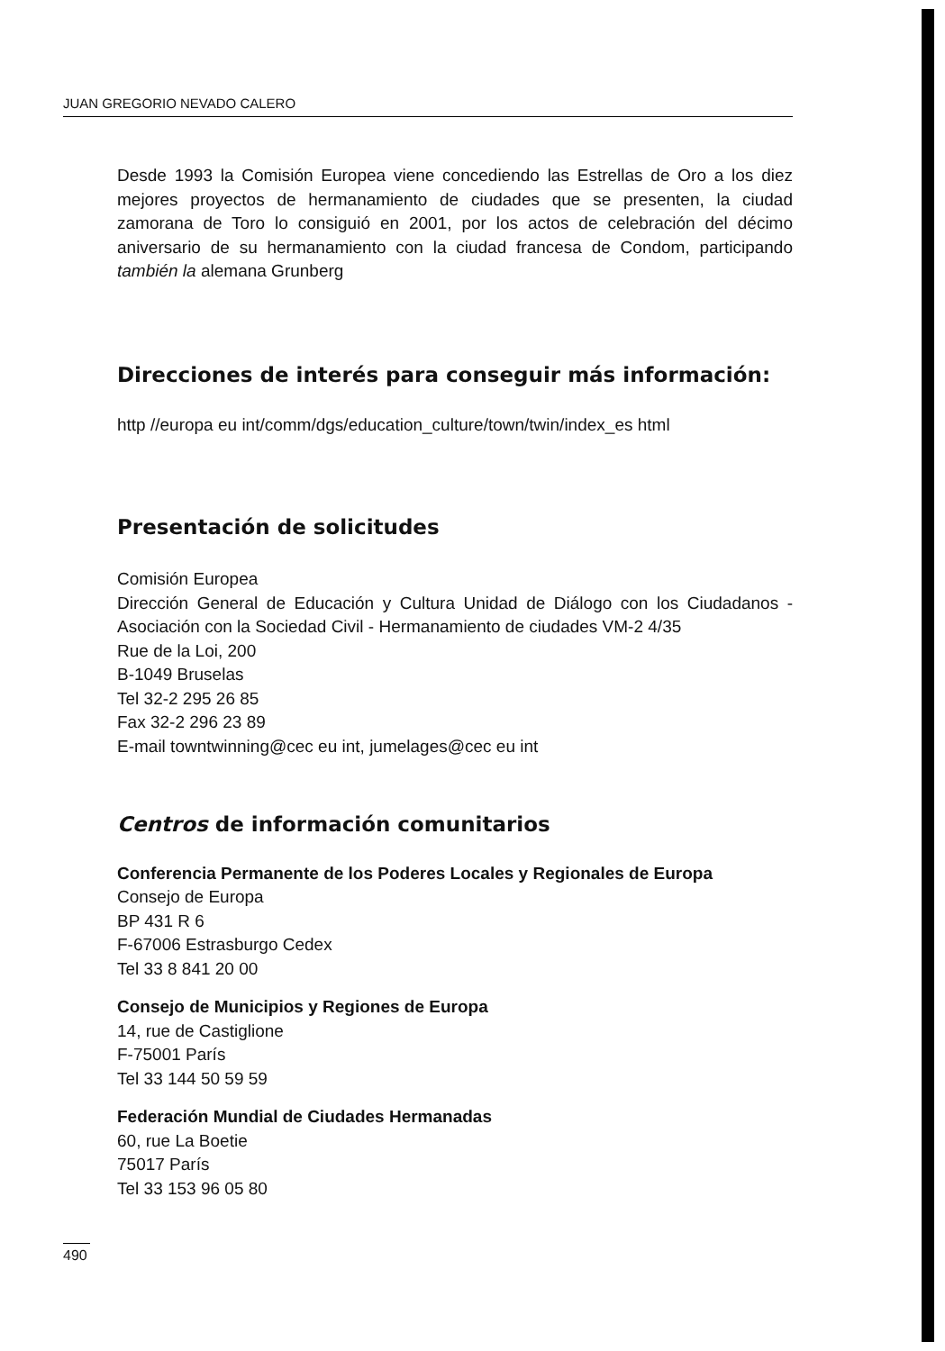JUAN GREGORIO NEVADO CALERO
Desde 1993 la Comisión Europea viene concediendo las Estrellas de Oro a los diez mejores proyectos de hermanamiento de ciudades que se presenten, la ciudad zamorana de Toro lo consiguió en 2001, por los actos de celebración del décimo aniversario de su hermanamiento con la ciudad francesa de Condom, participando también la alemana Grunberg
Direcciones de interés para conseguir más información:
http //europa eu int/comm/dgs/education_culture/town/twin/index_es html
Presentación de solicitudes
Comisión Europea
Dirección General de Educación y Cultura Unidad de Diálogo con los Ciudadanos - Asociación con la Sociedad Civil - Hermanamiento de ciudades VM-2 4/35
Rue de la Loi, 200
B-1049 Bruselas
Tel 32-2 295 26 85
Fax 32-2 296 23 89
E-mail towntwinning@cec eu int, jumelages@cec eu int
Centros de información comunitarios
Conferencia Permanente de los Poderes Locales y Regionales de Europa
Consejo de Europa
BP 431 R 6
F-67006 Estrasburgo Cedex
Tel 33 8 841 20 00
Consejo de Municipios y Regiones de Europa
14, rue de Castiglione
F-75001 París
Tel 33 144 50 59 59
Federación Mundial de Ciudades Hermanadas
60, rue La Boetie
75017 París
Tel 33 153 96 05 80
490